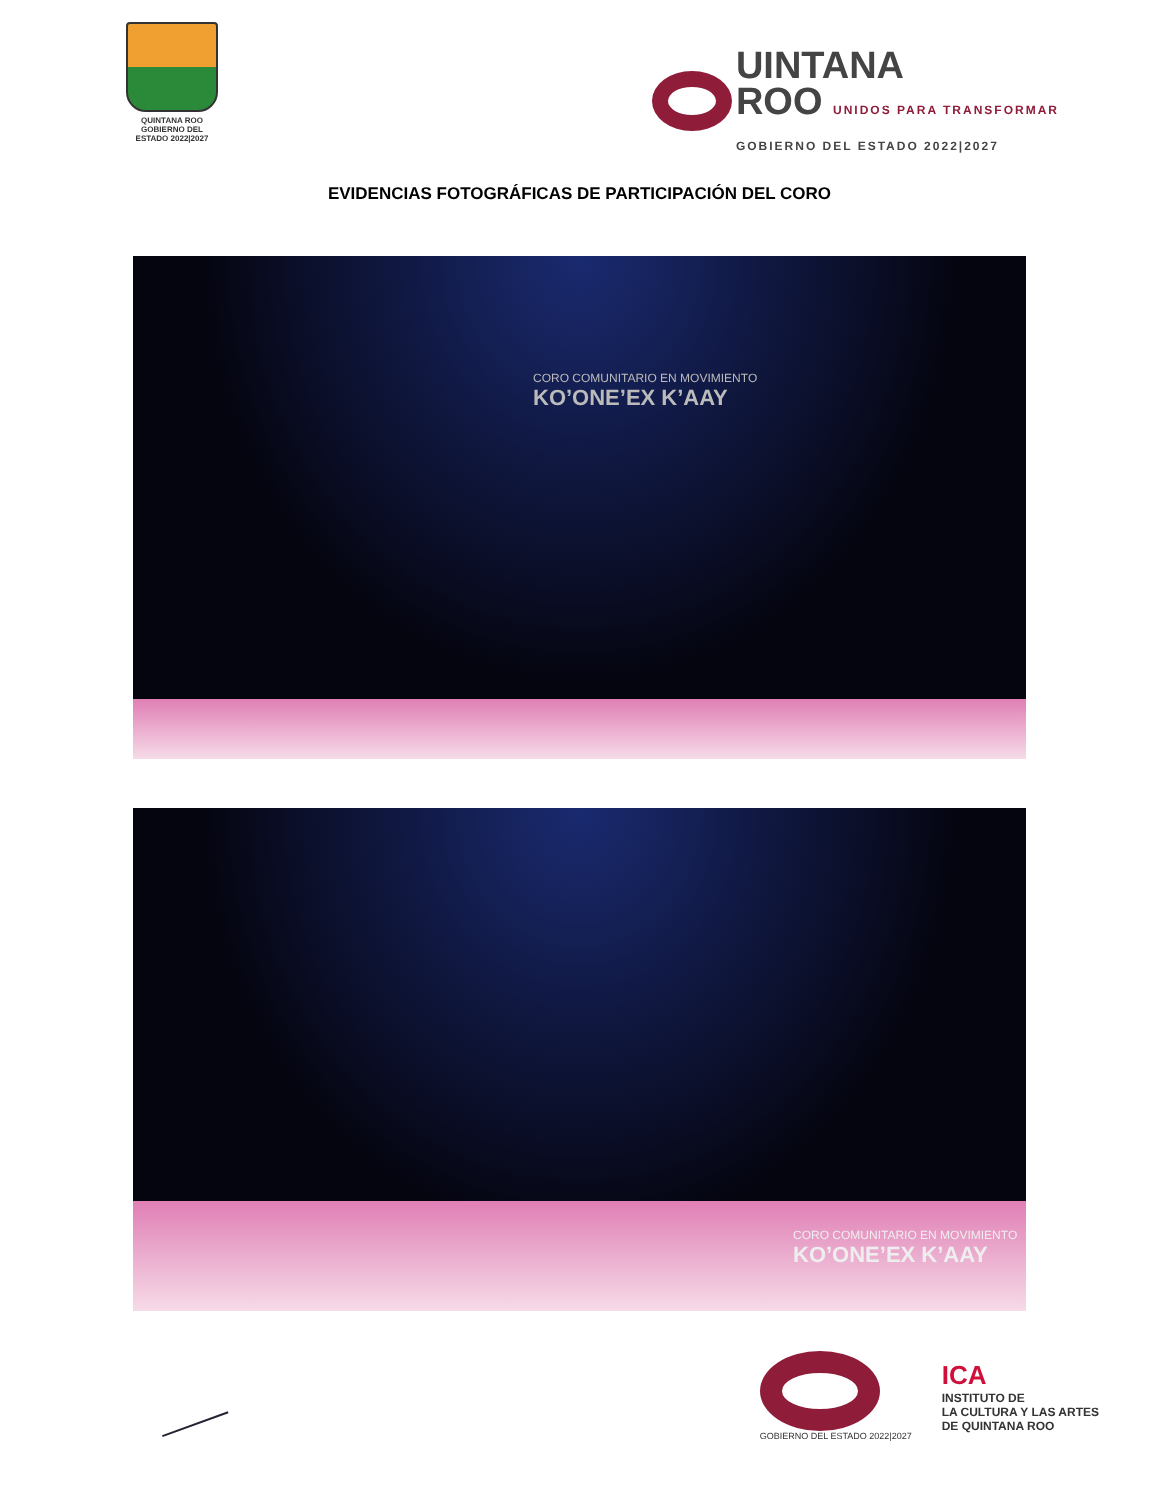QUINTANA ROO
GOBIERNO DEL ESTADO 2022|2027
UINTANA
ROO UNIDOS PARA TRANSFORMAR
GOBIERNO DEL ESTADO 2022|2027
EVIDENCIAS FOTOGRÁFICAS DE PARTICIPACIÓN DEL CORO
CORO COMUNITARIO EN MOVIMIENTO
KO’ONE’EX K’AAY
CORO COMUNITARIO EN MOVIMIENTO
KO’ONE’EX K’AAY
GOBIERNO DEL ESTADO 2022|2027
ICA
INSTITUTO DE
LA CULTURA Y LAS ARTES
DE QUINTANA ROO